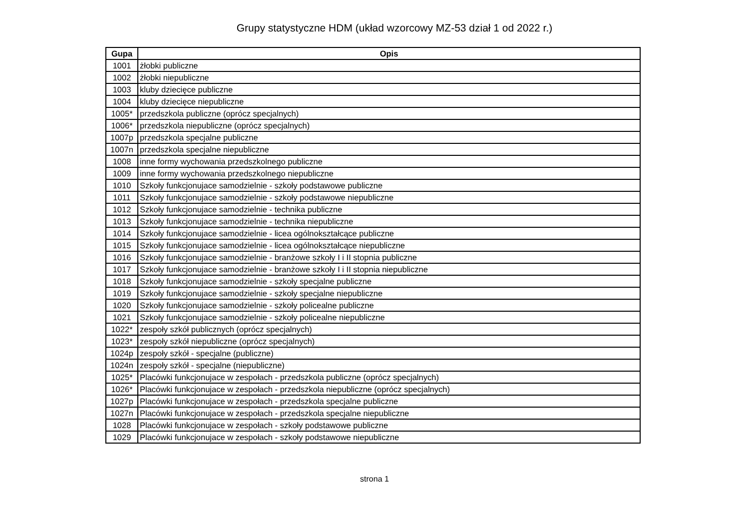Grupy statystyczne HDM (układ wzorcowy MZ-53 dział 1 od 2022 r.)
| Gupa | Opis |
| --- | --- |
| 1001 | żłobki publiczne |
| 1002 | żłobki niepubliczne |
| 1003 | kluby dziecięce publiczne |
| 1004 | kluby dziecięce niepubliczne |
| 1005* | przedszkola publiczne (oprócz specjalnych) |
| 1006* | przedszkola niepubliczne (oprócz specjalnych) |
| 1007p | przedszkola specjalne publiczne |
| 1007n | przedszkola specjalne niepubliczne |
| 1008 | inne formy wychowania przedszkolnego publiczne |
| 1009 | inne formy wychowania przedszkolnego niepubliczne |
| 1010 | Szkoły funkcjonujace samodzielnie - szkoły podstawowe publiczne |
| 1011 | Szkoły funkcjonujace samodzielnie - szkoły podstawowe niepubliczne |
| 1012 | Szkoły funkcjonujace samodzielnie - technika publiczne |
| 1013 | Szkoły funkcjonujace samodzielnie - technika niepubliczne |
| 1014 | Szkoły funkcjonujace samodzielnie - licea ogólnokształcące publiczne |
| 1015 | Szkoły funkcjonujace samodzielnie - licea ogólnokształcące niepubliczne |
| 1016 | Szkoły funkcjonujace samodzielnie - branżowe szkoły I i II stopnia publiczne |
| 1017 | Szkoły funkcjonujace samodzielnie - branżowe szkoły I i II stopnia niepubliczne |
| 1018 | Szkoły funkcjonujace samodzielnie - szkoły specjalne publiczne |
| 1019 | Szkoły funkcjonujace samodzielnie - szkoły specjalne niepubliczne |
| 1020 | Szkoły funkcjonujace samodzielnie - szkoły policealne publiczne |
| 1021 | Szkoły funkcjonujace samodzielnie - szkoły policealne niepubliczne |
| 1022* | zespoły szkół publicznych (oprócz specjalnych) |
| 1023* | zespoły szkół niepubliczne (oprócz specjalnych) |
| 1024p | zespoły szkół - specjalne (publiczne) |
| 1024n | zespoły szkół - specjalne (niepubliczne) |
| 1025* | Placówki funkcjonujace w zespołach - przedszkola publiczne (oprócz specjalnych) |
| 1026* | Placówki funkcjonujace w zespołach - przedszkola niepubliczne (oprócz specjalnych) |
| 1027p | Placówki funkcjonujace w zespołach - przedszkola specjalne publiczne |
| 1027n | Placówki funkcjonujace w zespołach - przedszkola specjalne niepubliczne |
| 1028 | Placówki funkcjonujace w zespołach - szkoły podstawowe publiczne |
| 1029 | Placówki funkcjonujace w zespołach - szkoły podstawowe niepubliczne |
strona 1